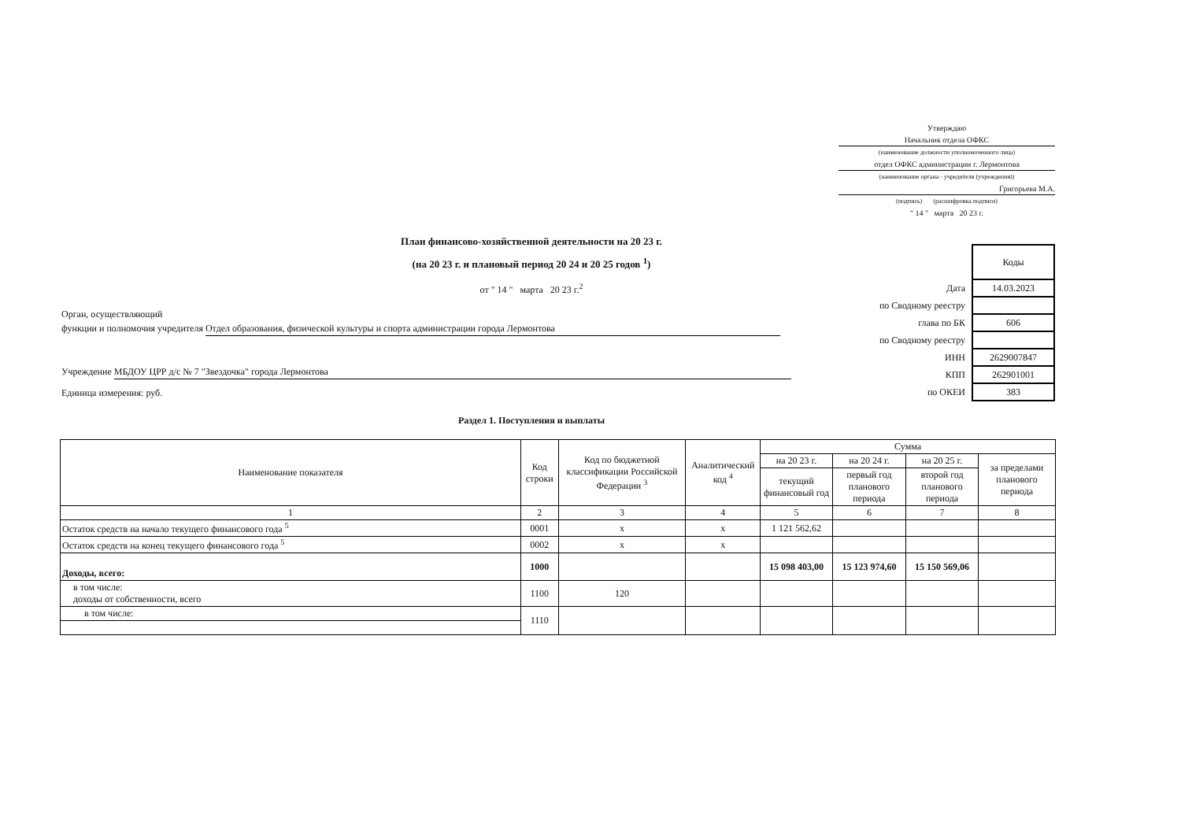Утверждаю
Начальник отдела ОФКС
(наименование должности уполномоченного лица)
отдел ОФКС администрации г. Лермонтова
(наименование органа - учредителя (учреждения))
Григорьева М.А.
(подпись) (расшифровка подписи)
" 14 " марта 20 23 г.
План финансово-хозяйственной деятельности на 20 23 г.
(на 20 23 г. и плановый период 20 24 и 20 25 годов <sup>1</sup>)
от " 14 " марта 20 23 г.<sup>2</sup>
| | Коды |
| Дата | 14.03.2023 |
| по Сводному реестру | |
| глава по БК | 606 |
| по Сводному реестру | |
| ИНН | 2629007847 |
| КПП | 262901001 |
| по ОКЕИ | 383 |
Орган, осуществляющий
функции и полномочия учредителя Отдел образования, физической культуры и спорта администрации города Лермонтова
Учреждение МБДОУ ЦРР д/с № 7 "Звездочка" города Лермонтова
Единица измерения: руб.
Раздел 1. Поступления и выплаты
| Наименование показателя | Код строки | Код по бюджетной классификации Российской Федерации <sup>3</sup> | Аналитический код <sup>4</sup> | Сумма | | | |
| --- | --- | --- | --- | --- | --- | --- | --- |
| | | | | на 20 23 г. | на 20 24 г. | на 20 25 г. | за пределами планового периода |
| | | | | текущий финансовый год | первый год планового периода | второй год планового периода | |
| 1 | 2 | 3 | 4 | 5 | 6 | 7 | 8 |
| Остаток средств на начало текущего финансового года <sup>5</sup> | 0001 | х | х | 1 121 562,62 | | | |
| Остаток средств на конец текущего финансового года <sup>5</sup> | 0002 | х | х | | | | |
| Доходы, всего: | 1000 | | | 15 098 403,00 | 15 123 974,60 | 15 150 569,06 | |
| в том числе: доходы от собственности, всего | 1100 | 120 | | | | | |
| в том числе: | 1110 | | | | | | |